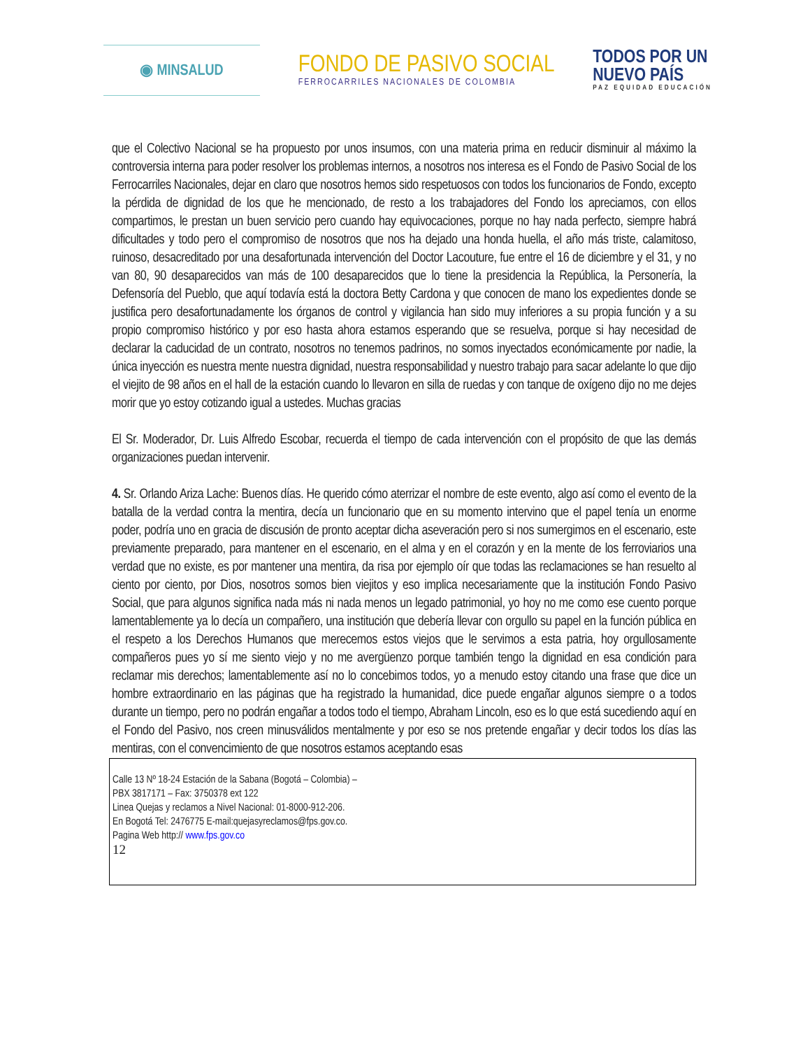◉ MINSALUD
FONDO DE PASIVO SOCIAL
FERROCARRILES NACIONALES DE COLOMBIA
TODOS POR UN
NUEVO PAÍS
PAZ EQUIDAD EDUCACIÓN
que el Colectivo Nacional se ha propuesto por unos insumos, con una materia prima en reducir disminuir al máximo la controversia interna para poder resolver los problemas internos, a nosotros nos interesa es el Fondo de Pasivo Social de los Ferrocarriles Nacionales, dejar en claro que nosotros hemos sido respetuosos con todos los funcionarios de Fondo, excepto la pérdida de dignidad de los que he mencionado, de resto a los trabajadores del Fondo los apreciamos, con ellos compartimos, le prestan un buen servicio pero cuando hay equivocaciones, porque no hay nada perfecto, siempre habrá dificultades y todo pero el compromiso de nosotros que nos ha dejado una honda huella, el año más triste, calamitoso, ruinoso, desacreditado por una desafortunada intervención del Doctor Lacouture, fue entre el 16 de diciembre y el 31, y no van 80, 90 desaparecidos van más de 100 desaparecidos que lo tiene la presidencia la República, la Personería, la Defensoría del Pueblo, que aquí todavía está la doctora Betty Cardona y que conocen de mano los expedientes donde se justifica pero desafortunadamente los órganos de control y vigilancia han sido muy inferiores a su propia función y a su propio compromiso histórico y por eso hasta ahora estamos esperando que se resuelva, porque si hay necesidad de declarar la caducidad de un contrato, nosotros no tenemos padrinos, no somos inyectados económicamente por nadie, la única inyección es nuestra mente nuestra dignidad, nuestra responsabilidad y nuestro trabajo para sacar adelante lo que dijo el viejito de 98 años en el hall de la estación cuando lo llevaron en silla de ruedas y con tanque de oxígeno dijo no me dejes morir que yo estoy cotizando igual a ustedes. Muchas gracias
El Sr. Moderador, Dr. Luis Alfredo Escobar, recuerda el tiempo de cada intervención con el propósito de que las demás organizaciones puedan intervenir.
4. Sr. Orlando Ariza Lache: Buenos días. He querido cómo aterrizar el nombre de este evento, algo así como el evento de la batalla de la verdad contra la mentira, decía un funcionario que en su momento intervino que el papel tenía un enorme poder, podría uno en gracia de discusión de pronto aceptar dicha aseveración pero si nos sumergimos en el escenario, este previamente preparado, para mantener en el escenario, en el alma y en el corazón y en la mente de los ferroviarios una verdad que no existe, es por mantener una mentira, da risa por ejemplo oír que todas las reclamaciones se han resuelto al ciento por ciento, por Dios, nosotros somos bien viejitos y eso implica necesariamente que la institución Fondo Pasivo Social, que para algunos significa nada más ni nada menos un legado patrimonial, yo hoy no me como ese cuento porque lamentablemente ya lo decía un compañero, una institución que debería llevar con orgullo su papel en la función pública en el respeto a los Derechos Humanos que merecemos estos viejos que le servimos a esta patria, hoy orgullosamente compañeros pues yo sí me siento viejo y no me avergüenzo porque también tengo la dignidad en esa condición para reclamar mis derechos; lamentablemente así no lo concebimos todos, yo a menudo estoy citando una frase que dice un hombre extraordinario en las páginas que ha registrado la humanidad, dice puede engañar algunos siempre o a todos durante un tiempo, pero no podrán engañar a todos todo el tiempo, Abraham Lincoln, eso es lo que está sucediendo aquí en el Fondo del Pasivo, nos creen minusválidos mentalmente y por eso se nos pretende engañar y decir todos los días las mentiras, con el convencimiento de que nosotros estamos aceptando esas
Calle 13 Nº 18-24 Estación de la Sabana (Bogotá – Colombia) –
PBX 3817171 – Fax: 3750378 ext 122
Linea Quejas y reclamos a Nivel Nacional: 01-8000-912-206.
En Bogotá Tel: 2476775 E-mail:quejasyreclamos@fps.gov.co.
Pagina Web http:// www.fps.gov.co
12